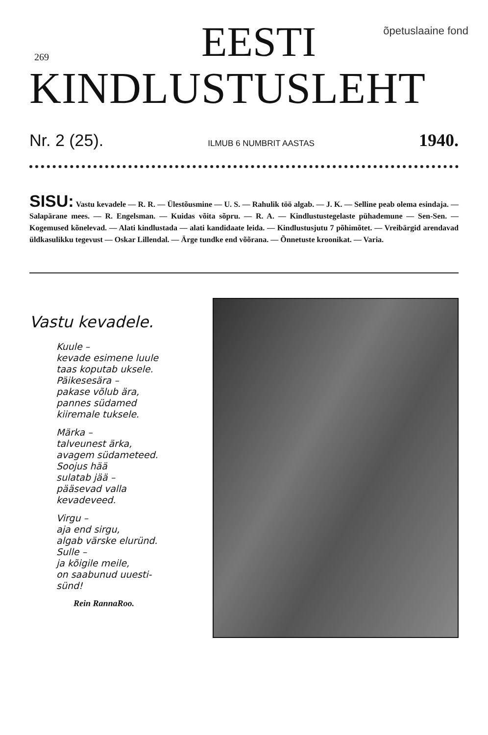269
õpetuslaaine fond
EESTI
KINDLUSTUSLEHT
Nr. 2 (25). ILMUB 6 NUMBRIT AASTAS 1940.
SISU: Vastu kevadele — R. R. — Ülestõusmine — U. S. — Rahulik töö algab. — J. K. — Selline peab olema esindaja. — Salapärane mees. — R. Engelsman. — Kuidas võita sõpru. — R. A. — Kindlustustegelaste pühademune — Sen-Sen. — Kogemused kõnelevad. — Alati kindlustada — alati kandidaate leida. — Kindlustusjutu 7 põhimõtet. — Vreibärgid arendavad üldkasulikku tegevust — Oskar Lillendal. — Ärge tundke end võõrana. — Õnnetuste kroonikat. — Varia.
Vastu kevadele.
Kuule –
kevade esimene luule
taas koputab uksele.
Päikesesära –
pakase võlub ära,
pannes südamed
kiiremale tuksele.
Märka –
talveunest ärka,
avagem südameteed.
Soojus hää
sulatab jää –
pääsevad valla
kevadeveed.
Virgu –
aja end sirgu,
algab värske eluründ.
Sulle –
ja kõigile meile,
on saabunud uuesti-
sünd!
Rein RannaRoo.